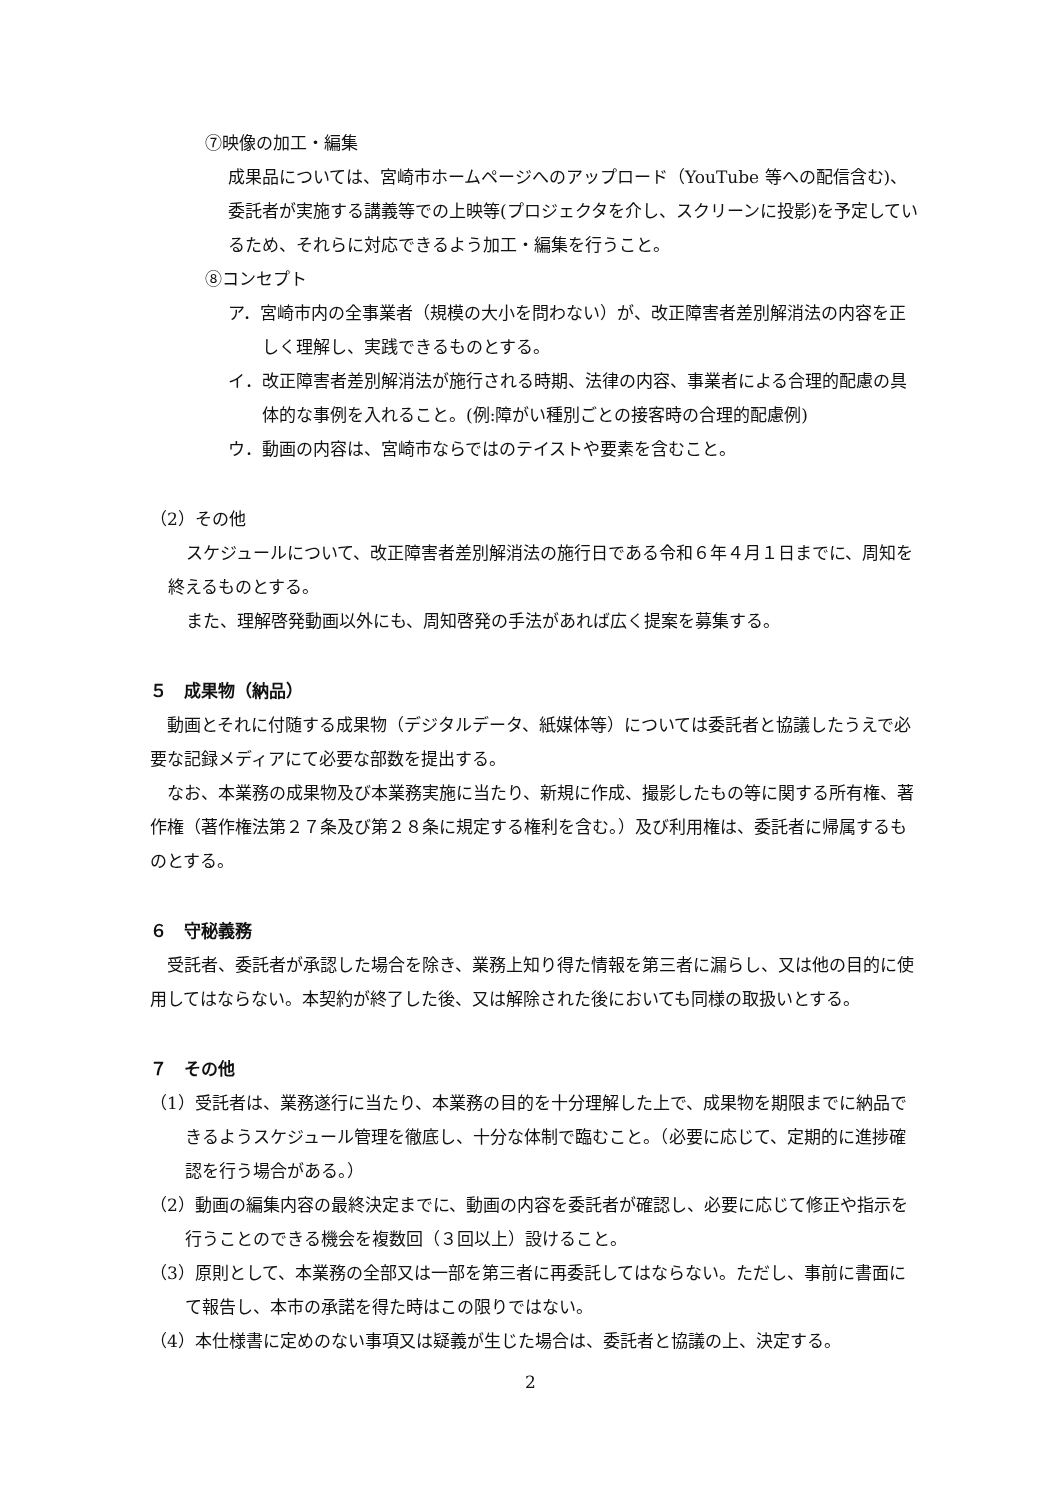⑦映像の加工・編集
成果品については、宮崎市ホームページへのアップロード（YouTube 等への配信含む)、委託者が実施する講義等での上映等(プロジェクタを介し、スクリーンに投影)を予定しているため、それらに対応できるよう加工・編集を行うこと。
⑧コンセプト
ア．宮崎市内の全事業者（規模の大小を問わない）が、改正障害者差別解消法の内容を正しく理解し、実践できるものとする。
イ．改正障害者差別解消法が施行される時期、法律の内容、事業者による合理的配慮の具体的な事例を入れること。(例:障がい種別ごとの接客時の合理的配慮例)
ウ．動画の内容は、宮崎市ならではのテイストや要素を含むこと。
（2）その他
スケジュールについて、改正障害者差別解消法の施行日である令和６年４月１日までに、周知を終えるものとする。
また、理解啓発動画以外にも、周知啓発の手法があれば広く提案を募集する。
５　成果物（納品）
動画とそれに付随する成果物（デジタルデータ、紙媒体等）については委託者と協議したうえで必要な記録メディアにて必要な部数を提出する。
なお、本業務の成果物及び本業務実施に当たり、新規に作成、撮影したもの等に関する所有権、著作権（著作権法第２７条及び第２８条に規定する権利を含む。）及び利用権は、委託者に帰属するものとする。
６　守秘義務
受託者、委託者が承認した場合を除き、業務上知り得た情報を第三者に漏らし、又は他の目的に使用してはならない。本契約が終了した後、又は解除された後においても同様の取扱いとする。
７　その他
（1）受託者は、業務遂行に当たり、本業務の目的を十分理解した上で、成果物を期限までに納品できるようスケジュール管理を徹底し、十分な体制で臨むこと。（必要に応じて、定期的に進捗確認を行う場合がある。）
（2）動画の編集内容の最終決定までに、動画の内容を委託者が確認し、必要に応じて修正や指示を行うことのできる機会を複数回（３回以上）設けること。
（3）原則として、本業務の全部又は一部を第三者に再委託してはならない。ただし、事前に書面にて報告し、本市の承諾を得た時はこの限りではない。
（4）本仕様書に定めのない事項又は疑義が生じた場合は、委託者と協議の上、決定する。
2